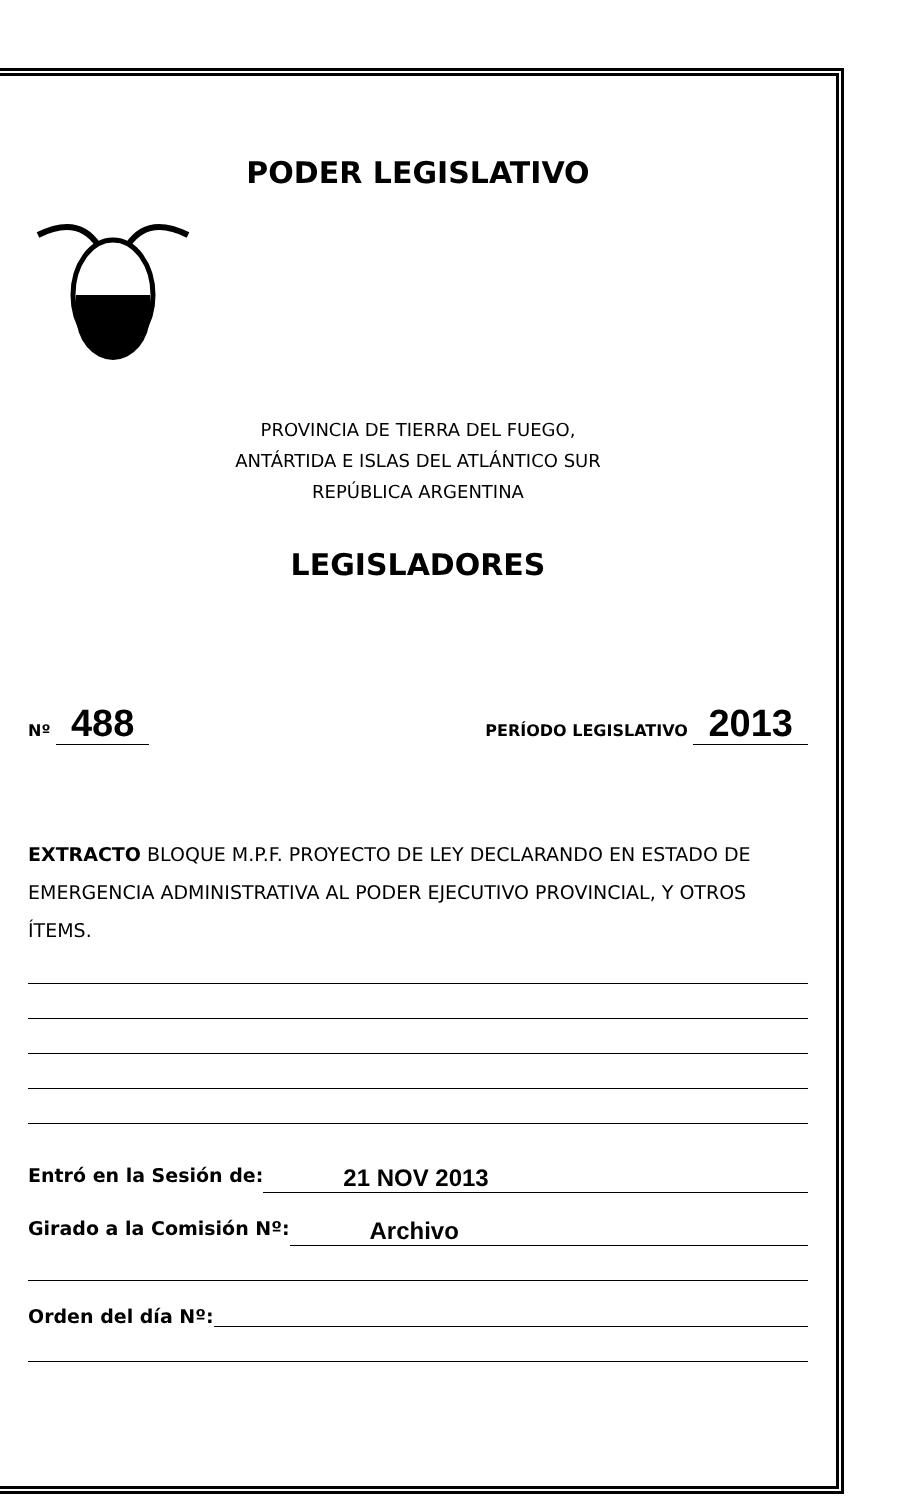PODER LEGISLATIVO
PROVINCIA DE TIERRA DEL FUEGO,
ANTÁRTIDA E ISLAS DEL ATLÁNTICO SUR
REPÚBLICA ARGENTINA
LEGISLADORES
Nº 488
PERÍODO LEGISLATIVO 2013
EXTRACTO BLOQUE M.P.F. PROYECTO DE LEY DECLARANDO EN ESTADO DE EMERGENCIA ADMINISTRATIVA AL PODER EJECUTIVO PROVINCIAL, Y OTROS ÍTEMS.
Entró en la Sesión de: 21 NOV 2013
Girado a la Comisión Nº: Archivo
Orden del día Nº: